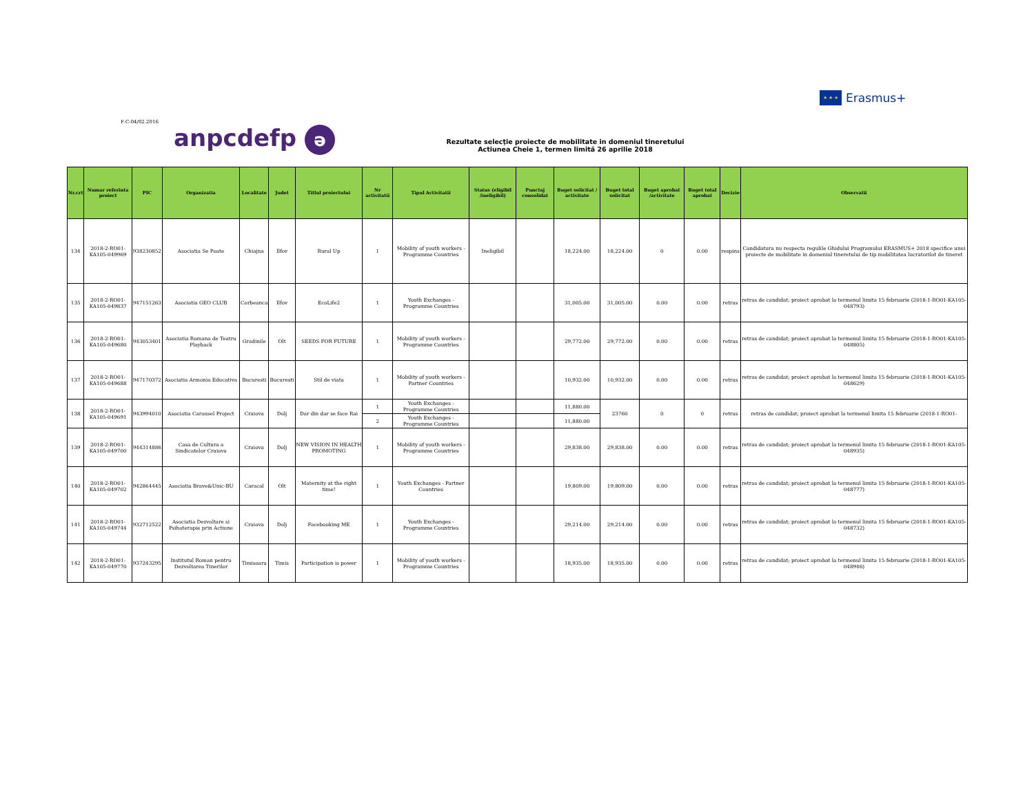★ ★ ★
Erasmus+
F-C-04/02.2016
anpcdefp ə
Rezultate selecţie proiecte de mobilitate in domeniul tineretului
Actiunea Cheie 1, termen limită 26 aprilie 2018
| Nr.crt | Numar referinta proiect | PIC | Organizatia | Localitate | Judet | Titlul proiectului | Nr activitatii | Tipul Activitatii | Status (eligibil /ineligibil) | Punctaj consolidat | Buget solicitat / activitate | Buget total solicitat | Buget aprobat /activitate | Buget total aprobat | Decizie | Observatii |
| --- | --- | --- | --- | --- | --- | --- | --- | --- | --- | --- | --- | --- | --- | --- | --- | --- |
| 134 | 2018-2-RO01-KA105-049969 | 938230852 | Asociatia Se Poate | Chiajna | Ilfov | Rural Up | 1 | Mobility of youth workers - Programme Countries | Ineligibil | | 18,224.00 | 18,224.00 | 0 | 0.00 | respins | Candidatura nu respecta regulile Ghidului Programului ERASMUS+ 2018 specifice unui proiecte de mobilitate in domeniul tineretului de tip mobilitatea lucratorilot de tineret |
| 135 | 2018-2-RO01-KA105-049837 | 947151263 | Asociatia GEO CLUB | Corbeanca | Ilfov | EcoLife2 | 1 | Youth Exchanges - Programme Countries | | | 31,005.00 | 31,005.00 | 0.00 | 0.00 | retras | retras de candidat; proiect aprobat la termenul limita 15 februarie (2018-1-RO01-KA105-048793) |
| 136 | 2018-2-RO01-KA105-049680 | 943053401 | Asociatia Romana de Teatru Playback | Gradinile | Olt | SEEDS FOR FUTURE | 1 | Mobility of youth workers - Programme Countries | | | 29,772.00 | 29,772.00 | 0.00 | 0.00 | retras | retras de candidat; proiect aprobat la termenul limita 15 februarie (2018-1-RO01-KA105-048805) |
| 137 | 2018-2-RO01-KA105-049688 | 947170372 | Asociatia Armonia Educativa | Bucuresti | Bucuresti | Stil de viata | 1 | Mobility of youth workers - Partner Countries | | | 10,932.00 | 10,932.00 | 0.00 | 0.00 | retras | retras de candidat; proiect aprobat la termenul limita 15 februarie (2018-1-RO01-KA105-048629) |
| 138 | 2018-2-RO01-KA105-049691 | 943994010 | Asociatia Carousel Project | Craiova | Dolj | Dar din dar se face Rai | 1 | Youth Exchanges - Programme Countries | | | 11,880.00 | 23760 | 0 | 0 | retras | retras de candidat; proiect aprobat la termenul limita 15 februarie (2018-1-RO01- |
| | | | | | | | 2 | Youth Exchanges - Programme Countries | | | 11,880.00 | | | | | |
| 139 | 2018-2-RO01-KA105-049700 | 944314886 | Casa de Cultura a Sindicatelor Craiova | Craiova | Dolj | NEW VISION IN HEALTH PROMOTING | 1 | Mobility of youth workers - Programme Countries | | | 29,838.00 | 29,838.00 | 0.00 | 0.00 | retras | retras de candidat; proiect aprobat la termenul limita 15 februarie (2018-1-RO01-KA105-048935) |
| 140 | 2018-2-RO01-KA105-049702 | 942864445 | Asociatia Brave&Unic-BU | Caracal | Olt | Maternity at the right time! | 1 | Youth Exchanges - Partner Countries | | | 19,809.00 | 19,809.00 | 0.00 | 0.00 | retras | retras de candidat; proiect aprobat la termenul limita 15 februarie (2018-1-RO01-KA105-048777) |
| 141 | 2018-2-RO01-KA105-049744 | 932712522 | Asociatia Dezvoltare si Psihoterapie prin Actiune | Craiova | Dolj | Facebooking ME | 1 | Youth Exchanges - Programme Countries | | | 29,214.00 | 29,214.00 | 0.00 | 0.00 | retras | retras de candidat; proiect aprobat la termenul limita 15 februarie (2018-1-RO01-KA105-048732) |
| 142 | 2018-2-RO01-KA105-049770 | 937243295 | Institutul Roman pentru Dezvoltarea Tinerilor | Timisoara | Timis | Participation is power | 1 | Mobility of youth workers - Programme Countries | | | 18,935.00 | 18,935.00 | 0.00 | 0.00 | retras | retras de candidat; proiect aprobat la termenul limita 15 februarie (2018-1-RO01-KA105-048946) |